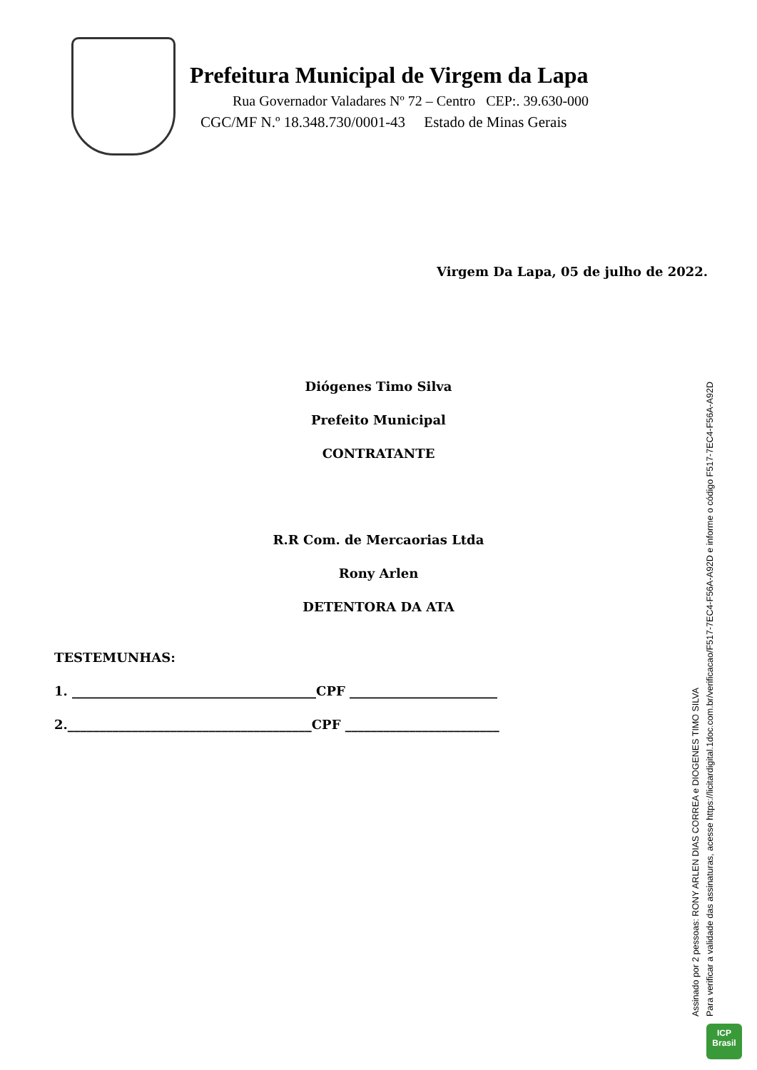Prefeitura Municipal de Virgem da Lapa
Rua Governador Valadares Nº 72 – Centro CEP:. 39.630-000
CGC/MF N.º 18.348.730/0001-43 Estado de Minas Gerais
Virgem Da Lapa, 05 de julho de 2022.
Diógenes Timo Silva
Prefeito Municipal
CONTRATANTE
R.R Com. de Mercaorias Ltda
Rony Arlen
DETENTORA DA ATA
TESTEMUNHAS:
1. ______________________________________CPF _______________________
2.______________________________________CPF ________________________
Assinado por 2 pessoas: RONY ARLEN DIAS CORREA e DIOGENES TIMO SILVA
Para verificar a validade das assinaturas, acesse https://licitardigital.1doc.com.br/verificacao/F517-7EC4-F56A-A92D e informe o código F517-7EC4-F56A-A92D
ICP
Brasil